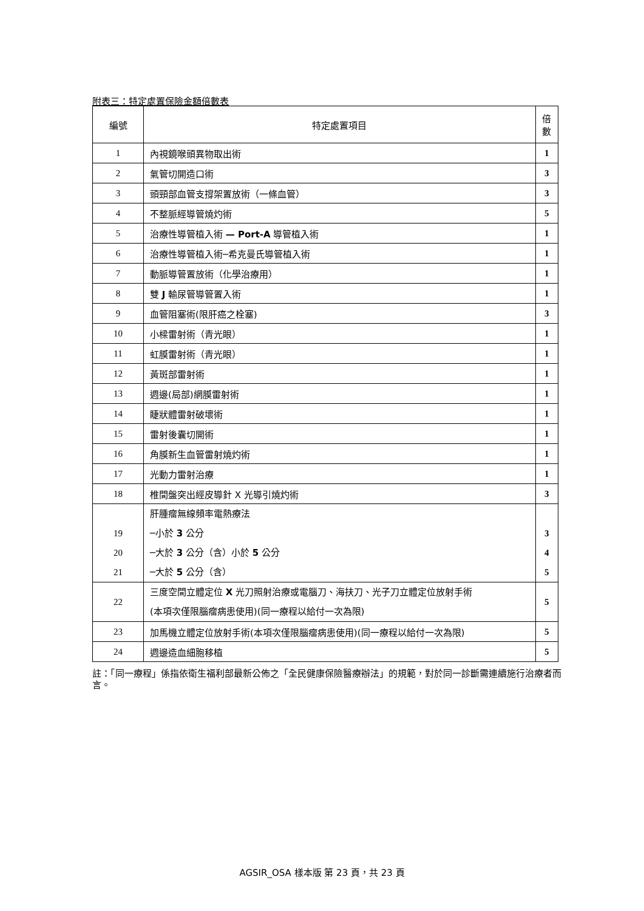附表三：特定處置保險金額倍數表
| 編號 | 特定處置項目 | 倍 數 |
| --- | --- | --- |
| 1 | 內視鏡喉頭異物取出術 | 1 |
| 2 | 氣管切開造口術 | 3 |
| 3 | 頭頸部血管支撐架置放術（一條血管） | 3 |
| 4 | 不整脈經導管燒灼術 | 5 |
| 5 | 治療性導管植入術 — Port-A 導管植入術 | 1 |
| 6 | 治療性導管植入術─希克曼氏導管植入術 | 1 |
| 7 | 動脈導管置放術（化學治療用） | 1 |
| 8 | 雙 J 輸尿管導管置入術 | 1 |
| 9 | 血管阻塞術(限肝癌之栓塞) | 3 |
| 10 | 小樑雷射術（青光眼） | 1 |
| 11 | 虹膜雷射術（青光眼） | 1 |
| 12 | 黃斑部雷射術 | 1 |
| 13 | 週邊(局部)網膜雷射術 | 1 |
| 14 | 睫狀體雷射破壞術 | 1 |
| 15 | 雷射後囊切開術 | 1 |
| 16 | 角膜新生血管雷射燒灼術 | 1 |
| 17 | 光動力雷射治療 | 1 |
| 18 | 椎間盤突出經皮導針 X 光導引燒灼術 | 3 |
| 19 20 21 | 肝腫瘤無線頻率電熱療法 ─小於 3 公分 ─大於 3 公分（含）小於 5 公分 ─大於 5 公分（含） | 3 4 5 |
| 22 | 三度空間立體定位 X 光刀照射治療或電腦刀、海扶刀、光子刀立體定位放射手術 (本項次僅限腦瘤病患使用)(同一療程以給付一次為限) | 5 |
| 23 | 加馬機立體定位放射手術(本項次僅限腦瘤病患使用)(同一療程以給付一次為限) | 5 |
| 24 | 週邊造血細胞移植 | 5 |
註：「同一療程」係指依衛生福利部最新公佈之「全民健康保險醫療辦法」的規範，對於同一診斷需連續施行治療者而言。
AGSIR_OSA 樣本版 第 23 頁，共 23 頁